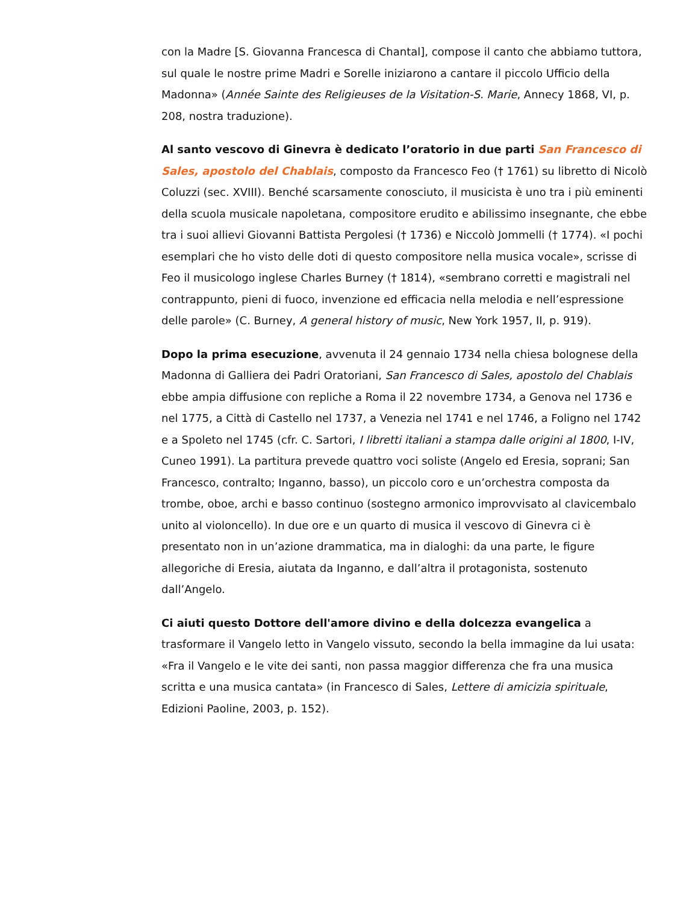con la Madre [S. Giovanna Francesca di Chantal], compose il canto che abbiamo tuttora, sul quale le nostre prime Madri e Sorelle iniziarono a cantare il piccolo Ufficio della Madonna» (Année Sainte des Religieuses de la Visitation-S. Marie, Annecy 1868, VI, p. 208, nostra traduzione).
Al santo vescovo di Ginevra è dedicato l’oratorio in due parti San Francesco di Sales, apostolo del Chablais, composto da Francesco Feo († 1761) su libretto di Nicolò Coluzzi (sec. XVIII). Benché scarsamente conosciuto, il musicista è uno tra i più eminenti della scuola musicale napoletana, compositore erudito e abilissimo insegnante, che ebbe tra i suoi allievi Giovanni Battista Pergolesi († 1736) e Niccolò Jommelli († 1774). «I pochi esemplari che ho visto delle doti di questo compositore nella musica vocale», scrisse di Feo il musicologo inglese Charles Burney († 1814), «sembrano corretti e magistrali nel contrappunto, pieni di fuoco, invenzione ed efficacia nella melodia e nell’espressione delle parole» (C. Burney, A general history of music, New York 1957, II, p. 919).
Dopo la prima esecuzione, avvenuta il 24 gennaio 1734 nella chiesa bolognese della Madonna di Galliera dei Padri Oratoriani, San Francesco di Sales, apostolo del Chablais ebbe ampia diffusione con repliche a Roma il 22 novembre 1734, a Genova nel 1736 e nel 1775, a Città di Castello nel 1737, a Venezia nel 1741 e nel 1746, a Foligno nel 1742 e a Spoleto nel 1745 (cfr. C. Sartori, I libretti italiani a stampa dalle origini al 1800, I-IV, Cuneo 1991). La partitura prevede quattro voci soliste (Angelo ed Eresia, soprani; San Francesco, contralto; Inganno, basso), un piccolo coro e un’orchestra composta da trombe, oboe, archi e basso continuo (sostegno armonico improvvisato al clavicembalo unito al violoncello). In due ore e un quarto di musica il vescovo di Ginevra ci è presentato non in un’azione drammatica, ma in dialoghi: da una parte, le figure allegoriche di Eresia, aiutata da Inganno, e dall’altra il protagonista, sostenuto dall’Angelo.
Ci aiuti questo Dottore dell'amore divino e della dolcezza evangelica a trasformare il Vangelo letto in Vangelo vissuto, secondo la bella immagine da lui usata: «Fra il Vangelo e le vite dei santi, non passa maggior differenza che fra una musica scritta e una musica cantata» (in Francesco di Sales, Lettere di amicizia spirituale, Edizioni Paoline, 2003, p. 152).